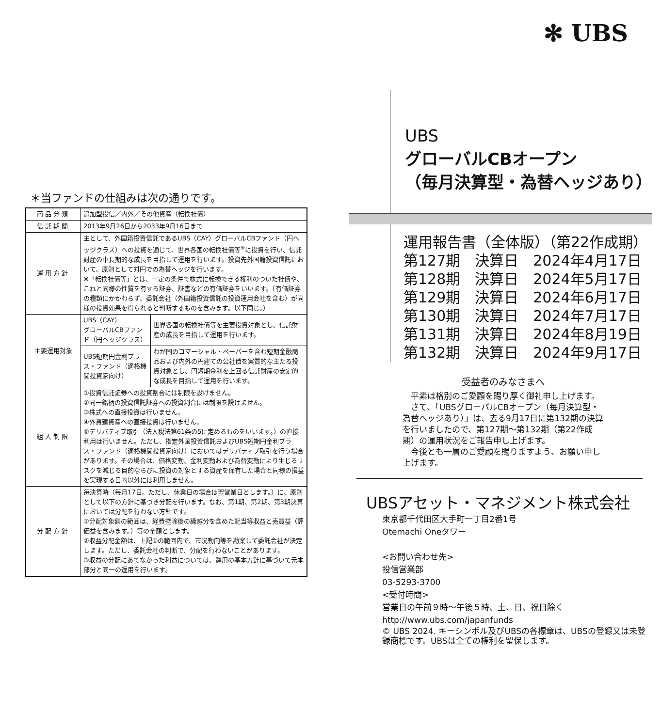＊当ファンドの仕組みは次の通りです。
| 商品分類 | 追加型投信／内外／その他資産（転換社債） | |
| 信託期間 | 2013年9月26日から2033年9月16日まで | |
| 運用方針 | 主として、外国籍投資信託であるUBS（CAY）グローバルCBファンド（円ヘッジクラス）への投資を通じて、世界各国の転換社債等<sup>※</sup>に投資を行い、信託財産の中長期的な成長を目指して運用を行います。投資先外国籍投資信託において、原則として対円での為替ヘッジを行います。 ※「転換社債等」とは、一定の条件で株式に転換できる権利のついた社債や、これと同様の性質を有する証券、証書などの有価証券をいいます。（有価証券の種類にかかわらず、委託会社（外国籍投資信託の投資運用会社を含む）が同様の投資効果を得られると判断するものを含みます。以下同じ。） | |
| 主要運用対象 | UBS（CAY） グローバルCBファンド（円ヘッジクラス） | 世界各国の転換社債等を主要投資対象とし、信託財産の成長を目指して運用を行います。 |
| | UBS短期円金利プラス・ファンド（適格機関投資家向け） | わが国のコマーシャル・ペーパーを含む短期金融商品および内外の円建ての公社債を実質的な主たる投資対象とし、円短期金利を上回る信託財産の安定的な成長を目指して運用を行います。 |
| 組入制限 | ①投資信託証券への投資割合には制限を設けません。 ②同一銘柄の投資信託証券への投資割合には制限を設けません。 ③株式への直接投資は行いません。 ④外貨建資産への直接投資は行いません。 ⑤デリバティブ取引（法人税法第61条の5に定めるものをいいます。）の直接利用は行いません。ただし、指定外国投資信託およびUBS短期円金利プラス・ファンド（適格機関投資家向け）においてはデリバティブ取引を行う場合があります。その場合は、価格変動、金利変動および為替変動により生じるリスクを減じる目的ならびに投資の対象とする資産を保有した場合と同様の損益を実現する目的以外には利用しません。 | |
| 分配方針 | 毎決算時（毎月17日。ただし、休業日の場合は翌営業日とします。）に、原則として以下の方針に基づき分配を行います。なお、第1期、第2期、第3期決算においては分配を行わない方針です。 ①分配対象額の範囲は、経費控除後の繰越分を含めた配当等収益と売買益（評価益を含みます。）等の全額とします。 ②収益分配金額は、上記①の範囲内で、市況動向等を勘案して委託会社が決定します。ただし、委託会社の判断で、分配を行わないことがあります。 ③収益の分配にあてなかった利益については、運用の基本方針に基づいて元本部分と同一の運用を行います。 | |
✻ UBS
UBS
グローバルCBオープン
（毎月決算型・為替ヘッジあり）
運用報告書（全体版）（第22作成期）
第127期　決算日　2024年4月17日
第128期　決算日　2024年5月17日
第129期　決算日　2024年6月17日
第130期　決算日　2024年7月17日
第131期　決算日　2024年8月19日
第132期　決算日　2024年9月17日
受益者のみなさまへ
　平素は格別のご愛顧を賜り厚く御礼申し上げます。
　さて、「UBSグローバルCBオープン（毎月決算型・為替ヘッジあり）」は、去る9月17日に第132期の決算を行いましたので、第127期～第132期（第22作成期）の運用状況をご報告申し上げます。
　今後とも一層のご愛顧を賜りますよう、お願い申し上げます。
UBSアセット・マネジメント株式会社
東京都千代田区大手町一丁目2番1号
Otemachi Oneタワー
<お問い合わせ先>
投信営業部
03-5293-3700
<受付時間>
営業日の午前９時～午後５時、土、日、祝日除く
http://www.ubs.com/japanfunds
© UBS 2024. キーシンボル及びUBSの各標章は、UBSの登録又は未登録商標です。UBSは全ての権利を留保します。